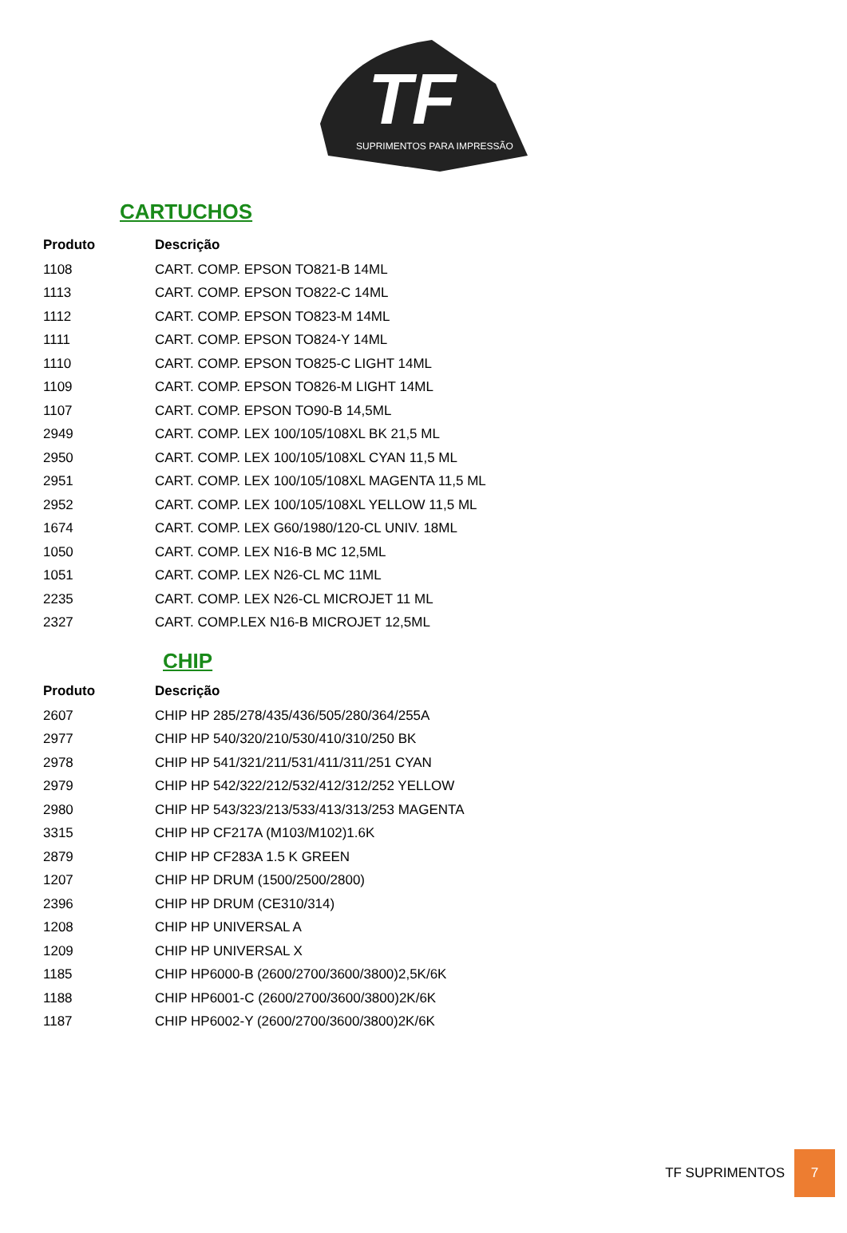TF
SUPRIMENTOS PARA IMPRESSÃO
CARTUCHOS
| Produto | Descrição |
| --- | --- |
| 1108 | CART. COMP. EPSON TO821-B 14ML |
| 1113 | CART. COMP. EPSON TO822-C 14ML |
| 1112 | CART. COMP. EPSON TO823-M 14ML |
| 1111 | CART. COMP. EPSON TO824-Y 14ML |
| 1110 | CART. COMP. EPSON TO825-C LIGHT 14ML |
| 1109 | CART. COMP. EPSON TO826-M LIGHT 14ML |
| 1107 | CART. COMP. EPSON TO90-B 14,5ML |
| 2949 | CART. COMP. LEX 100/105/108XL BK 21,5 ML |
| 2950 | CART. COMP. LEX 100/105/108XL CYAN 11,5 ML |
| 2951 | CART. COMP. LEX 100/105/108XL MAGENTA 11,5 ML |
| 2952 | CART. COMP. LEX 100/105/108XL YELLOW 11,5 ML |
| 1674 | CART. COMP. LEX G60/1980/120-CL UNIV. 18ML |
| 1050 | CART. COMP. LEX N16-B MC 12,5ML |
| 1051 | CART. COMP. LEX N26-CL MC 11ML |
| 2235 | CART. COMP. LEX N26-CL MICROJET 11 ML |
| 2327 | CART. COMP.LEX N16-B MICROJET 12,5ML |
CHIP
| Produto | Descrição |
| --- | --- |
| 2607 | CHIP HP 285/278/435/436/505/280/364/255A |
| 2977 | CHIP HP 540/320/210/530/410/310/250 BK |
| 2978 | CHIP HP 541/321/211/531/411/311/251 CYAN |
| 2979 | CHIP HP 542/322/212/532/412/312/252 YELLOW |
| 2980 | CHIP HP 543/323/213/533/413/313/253 MAGENTA |
| 3315 | CHIP HP CF217A (M103/M102)1.6K |
| 2879 | CHIP HP CF283A 1.5 K GREEN |
| 1207 | CHIP HP DRUM (1500/2500/2800) |
| 2396 | CHIP HP DRUM (CE310/314) |
| 1208 | CHIP HP UNIVERSAL A |
| 1209 | CHIP HP UNIVERSAL X |
| 1185 | CHIP HP6000-B (2600/2700/3600/3800)2,5K/6K |
| 1188 | CHIP HP6001-C (2600/2700/3600/3800)2K/6K |
| 1187 | CHIP HP6002-Y (2600/2700/3600/3800)2K/6K |
TF SUPRIMENTOS 7